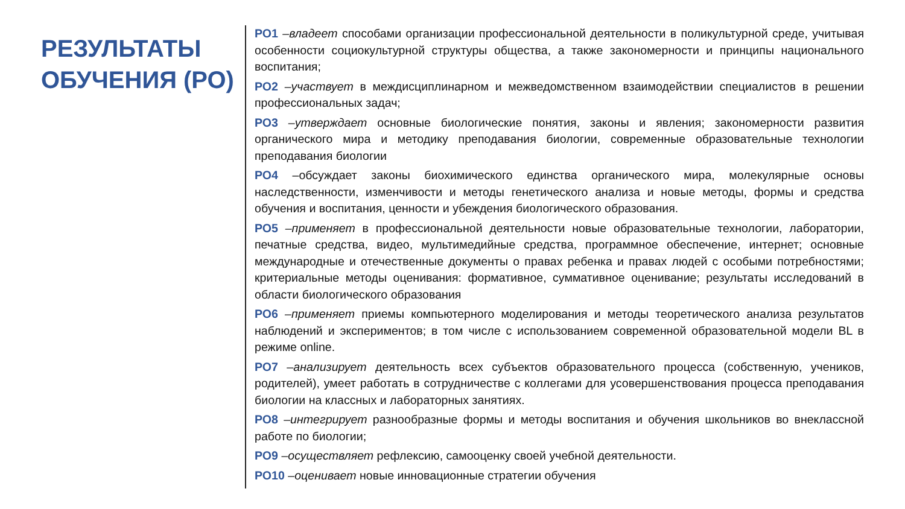РЕЗУЛЬТАТЫ ОБУЧЕНИЯ (РО)
РО1 –владеет способами организации профессиональной деятельности в поликультурной среде, учитывая особенности социокультурной структуры общества, а также закономерности и принципы национального воспитания;
РО2 –участвует в междисциплинарном и межведомственном взаимодействии специалистов в решении профессиональных задач;
РО3 –утверждает основные биологические понятия, законы и явления; закономерности развития органического мира и методику преподавания биологии, современные образовательные технологии преподавания биологии
РО4 –обсуждает законы биохимического единства органического мира, молекулярные основы наследственности, изменчивости и методы генетического анализа и новые методы, формы и средства обучения и воспитания, ценности и убеждения биологического образования.
РО5 –применяет в профессиональной деятельности новые образовательные технологии, лаборатории, печатные средства, видео, мультимедийные средства, программное обеспечение, интернет; основные международные и отечественные документы о правах ребенка и правах людей с особыми потребностями; критериальные методы оценивания: формативное, суммативное оценивание; результаты исследований в области биологического образования
РО6 –применяет приемы компьютерного моделирования и методы теоретического анализа результатов наблюдений и экспериментов; в том числе с использованием современной образовательной модели BL в режиме online.
РО7 –анализирует деятельность всех субъектов образовательного процесса (собственную, учеников, родителей), умеет работать в сотрудничестве с коллегами для усовершенствования процесса преподавания биологии на классных и лабораторных занятиях.
РО8 –интегрирует разнообразные формы и методы воспитания и обучения школьников во внеклассной работе по биологии;
РО9 –осуществляет рефлексию, самооценку своей учебной деятельности.
РО10 –оценивает новые инновационные стратегии обучения